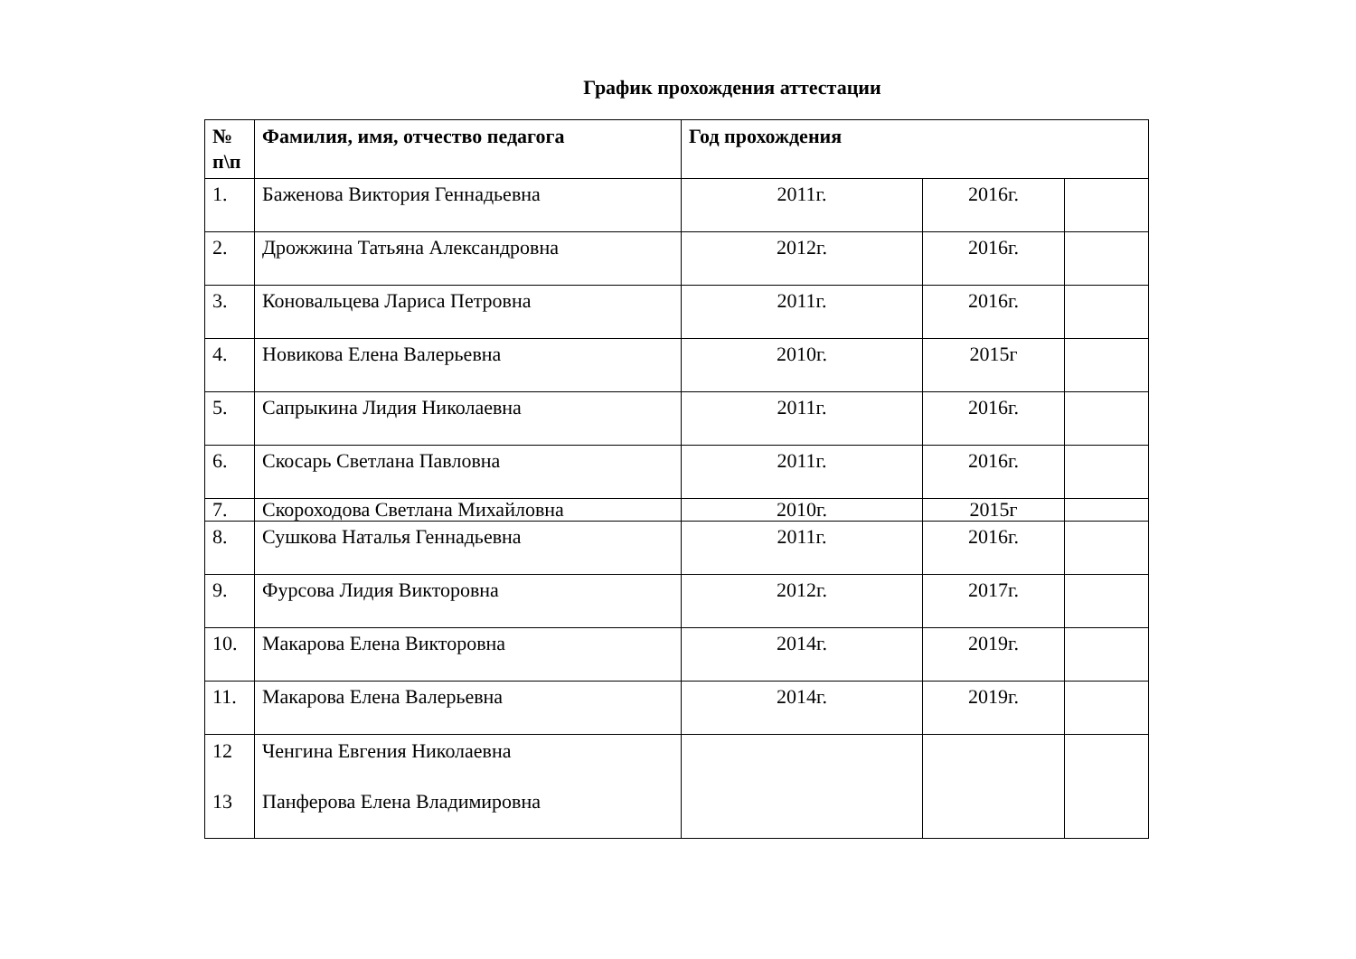График прохождения аттестации
| № п\п | Фамилия, имя, отчество педагога | Год прохождения | | |
| --- | --- | --- | --- | --- |
| 1. | Баженова Виктория Геннадьевна | 2011г. | 2016г. | |
| 2. | Дрожжина Татьяна Александровна | 2012г. | 2016г. | |
| 3. | Коновальцева Лариса Петровна | 2011г. | 2016г. | |
| 4. | Новикова Елена Валерьевна | 2010г. | 2015г | |
| 5. | Сапрыкина Лидия Николаевна | 2011г. | 2016г. | |
| 6. | Скосарь Светлана Павловна | 2011г. | 2016г. | |
| 7. | Скороходова Светлана Михайловна | 2010г. | 2015г | |
| 8. | Сушкова Наталья Геннадьевна | 2011г. | 2016г. | |
| 9. | Фурсова Лидия Викторовна | 2012г. | 2017г. | |
| 10. | Макарова Елена Викторовна | 2014г. | 2019г. | |
| 11. | Макарова Елена Валерьевна | 2014г. | 2019г. | |
| 12 13 | Ченгина Евгения Николаевна Панферова Елена Владимировна | | | |